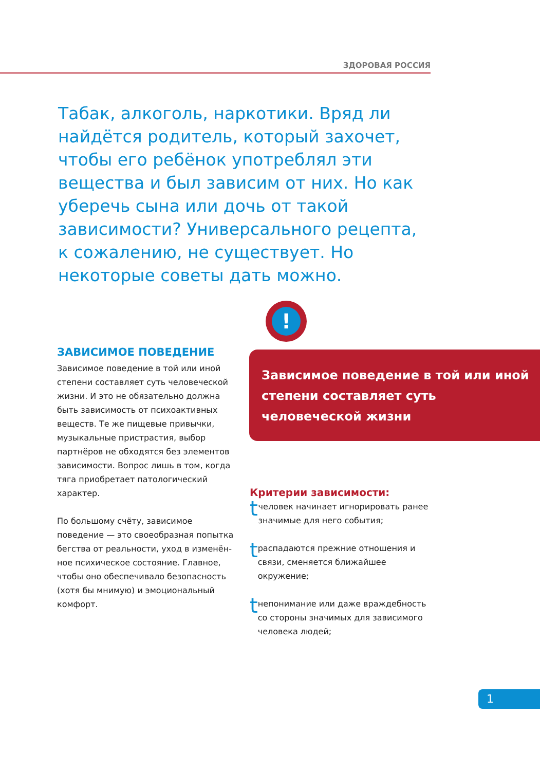ЗДОРОВАЯ РОССИЯ
Табак, алкоголь, наркотики. Вряд ли найдётся родитель, который захочет, чтобы его ребёнок употреблял эти вещества и был зависим от них. Но как уберечь сына или дочь от такой зависимости? Универсального рецепта, к сожалению, не существует. Но некоторые советы дать можно.
ЗАВИСИМОЕ ПОВЕДЕНИЕ
Зависимое поведение в той или иной степени составляет суть человеческой жизни. И это не обязательно должна быть зависимость от психоактивных веществ. Те же пищевые привычки, музыкальные пристрастия, выбор партнёров не обходятся без элементов зависимости. Вопрос лишь в том, когда тяга приобретает патологический характер.
По большому счёту, зависимое поведение — это своеобразная попытка бегства от реальности, уход в изменён­ное психическое состояние. Главное, чтобы оно обеспечивало безопасность (хотя бы мнимую) и эмоциональный комфорт.
!
Зависимое поведение в той или иной степени составляет суть человеческой жизни
Критерии зависимости:
tчеловек начинает игнорировать ранее значимые для него события;
tраспадаются прежние отношения и связи, сменяется ближайшее окружение;
tнепонимание или даже враждебность со стороны значимых для зависимого человека людей;
1